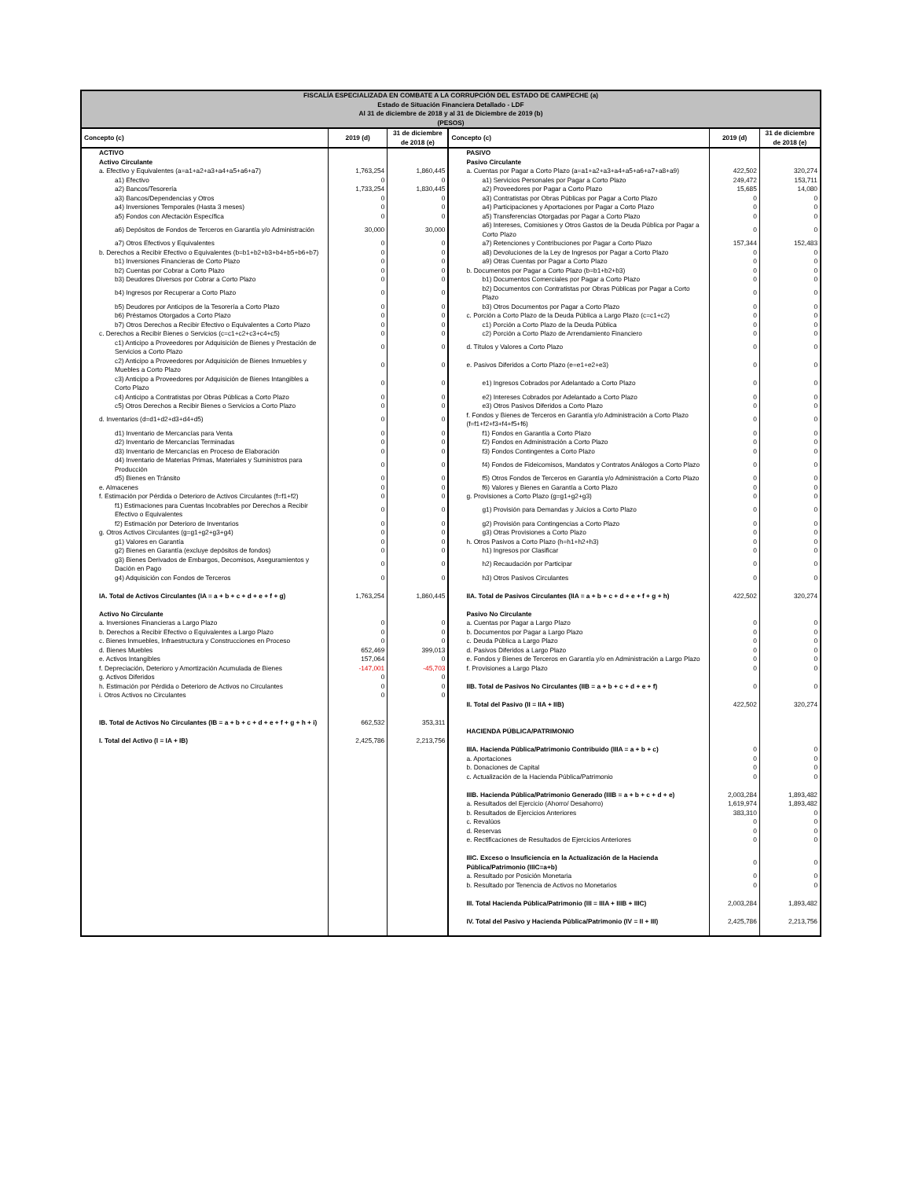| FISCALÍA ESPECIALIZADA EN COMBATE A LA CORRUPCIÓN DEL ESTADO DE CAMPECHE (a) Estado de Situación Financiera Detallado - LDF Al 31 de diciembre de 2018 y al 31 de Diciembre de 2019 (b) (PESOS) | | | | | |
| Concepto (c) | 2019 (d) | 31 de diciembre de 2018 (e) | Concepto (c) | 2019 (d) | 31 de diciembre de 2018 (e) |
| ACTIVO | | | PASIVO | | |
| Activo Circulante | | | Pasivo Circulante | | |
| a. Efectivo y Equivalentes (a=a1+a2+a3+a4+a5+a6+a7) | 1,763,254 | 1,860,445 | a. Cuentas por Pagar a Corto Plazo (a=a1+a2+a3+a4+a5+a6+a7+a8+a9) | 422,502 | 320,274 |
| a1) Efectivo | 0 | 0 | a1) Servicios Personales por Pagar a Corto Plazo | 249,472 | 153,711 |
| a2) Bancos/Tesorería | 1,733,254 | 1,830,445 | a2) Proveedores por Pagar a Corto Plazo | 15,685 | 14,080 |
| a3) Bancos/Dependencias y Otros | 0 | 0 | a3) Contratistas por Obras Públicas por Pagar a Corto Plazo | 0 | 0 |
| a4) Inversiones Temporales (Hasta 3 meses) | 0 | 0 | a4) Participaciones y Aportaciones por Pagar a Corto Plazo | 0 | 0 |
| a5) Fondos con Afectación Específica | 0 | 0 | a5) Transferencias Otorgadas por Pagar a Corto Plazo | 0 | 0 |
| a6) Depósitos de Fondos de Terceros en Garantía y/o Administración | 30,000 | 30,000 | a6) Intereses, Comisiones y Otros Gastos de la Deuda Pública por Pagar a Corto Plazo | 0 | 0 |
| a7) Otros Efectivos y Equivalentes | 0 | 0 | a7) Retenciones y Contribuciones por Pagar a Corto Plazo | 157,344 | 152,483 |
| b. Derechos a Recibir Efectivo o Equivalentes (b=b1+b2+b3+b4+b5+b6+b7) | 0 | 0 | a8) Devoluciones de la Ley de Ingresos por Pagar a Corto Plazo | 0 | 0 |
| b1) Inversiones Financieras de Corto Plazo | 0 | 0 | a9) Otras Cuentas por Pagar a Corto Plazo | 0 | 0 |
| b2) Cuentas por Cobrar a Corto Plazo | 0 | 0 | b. Documentos por Pagar a Corto Plazo (b=b1+b2+b3) | 0 | 0 |
| b3) Deudores Diversos por Cobrar a Corto Plazo | 0 | 0 | b1) Documentos Comerciales por Pagar a Corto Plazo | 0 | 0 |
| b4) Ingresos por Recuperar a Corto Plazo | 0 | 0 | b2) Documentos con Contratistas por Obras Públicas por Pagar a Corto Plazo | 0 | 0 |
| b5) Deudores por Anticipos de la Tesorería a Corto Plazo | 0 | 0 | b3) Otros Documentos por Pagar a Corto Plazo | 0 | 0 |
| b6) Préstamos Otorgados a Corto Plazo | 0 | 0 | c. Porción a Corto Plazo de la Deuda Pública a Largo Plazo (c=c1+c2) | 0 | 0 |
| b7) Otros Derechos a Recibir Efectivo o Equivalentes a Corto Plazo | 0 | 0 | c1) Porción a Corto Plazo de la Deuda Pública | 0 | 0 |
| c. Derechos a Recibir Bienes o Servicios (c=c1+c2+c3+c4+c5) | 0 | 0 | c2) Porción a Corto Plazo de Arrendamiento Financiero | 0 | 0 |
| c1) Anticipo a Proveedores por Adquisición de Bienes y Prestación de Servicios a Corto Plazo | 0 | 0 | d. Títulos y Valores a Corto Plazo | 0 | 0 |
| c2) Anticipo a Proveedores por Adquisición de Bienes Inmuebles y Muebles a Corto Plazo | 0 | 0 | e. Pasivos Diferidos a Corto Plazo (e=e1+e2+e3) | 0 | 0 |
| c3) Anticipo a Proveedores por Adquisición de Bienes Intangibles a Corto Plazo | 0 | 0 | e1) Ingresos Cobrados por Adelantado a Corto Plazo | 0 | 0 |
| c4) Anticipo a Contratistas por Obras Públicas a Corto Plazo | 0 | 0 | e2) Intereses Cobrados por Adelantado a Corto Plazo | 0 | 0 |
| c5) Otros Derechos a Recibir Bienes o Servicios a Corto Plazo | 0 | 0 | e3) Otros Pasivos Diferidos a Corto Plazo | 0 | 0 |
| d. Inventarios (d=d1+d2+d3+d4+d5) | 0 | 0 | f. Fondos y Bienes de Terceros en Garantía y/o Administración a Corto Plazo (f=f1+f2+f3+f4+f5+f6) | 0 | 0 |
| d1) Inventario de Mercancías para Venta | 0 | 0 | f1) Fondos en Garantía a Corto Plazo | 0 | 0 |
| d2) Inventario de Mercancías Terminadas | 0 | 0 | f2) Fondos en Administración a Corto Plazo | 0 | 0 |
| d3) Inventario de Mercancías en Proceso de Elaboración | 0 | 0 | f3) Fondos Contingentes a Corto Plazo | 0 | 0 |
| d4) Inventario de Materias Primas, Materiales y Suministros para Producción | 0 | 0 | f4) Fondos de Fideicomisos, Mandatos y Contratos Análogos a Corto Plazo | 0 | 0 |
| d5) Bienes en Tránsito | 0 | 0 | f5) Otros Fondos de Terceros en Garantía y/o Administración a Corto Plazo | 0 | 0 |
| e. Almacenes | 0 | 0 | f6) Valores y Bienes en Garantía a Corto Plazo | 0 | 0 |
| f. Estimación por Pérdida o Deterioro de Activos Circulantes (f=f1+f2) | 0 | 0 | g. Provisiones a Corto Plazo (g=g1+g2+g3) | 0 | 0 |
| f1) Estimaciones para Cuentas Incobrables por Derechos a Recibir Efectivo o Equivalentes | 0 | 0 | g1) Provisión para Demandas y Juicios a Corto Plazo | 0 | 0 |
| f2) Estimación por Deterioro de Inventarios | 0 | 0 | g2) Provisión para Contingencias a Corto Plazo | 0 | 0 |
| g. Otros Activos Circulantes (g=g1+g2+g3+g4) | 0 | 0 | g3) Otras Provisiones a Corto Plazo | 0 | 0 |
| g1) Valores en Garantía | 0 | 0 | h. Otros Pasivos a Corto Plazo (h=h1+h2+h3) | 0 | 0 |
| g2) Bienes en Garantía (excluye depósitos de fondos) | 0 | 0 | h1) Ingresos por Clasificar | 0 | 0 |
| g3) Bienes Derivados de Embargos, Decomisos, Aseguramientos y Dación en Pago | 0 | 0 | h2) Recaudación por Participar | 0 | 0 |
| g4) Adquisición con Fondos de Terceros | 0 | 0 | h3) Otros Pasivos Circulantes | 0 | 0 |
| IA. Total de Activos Circulantes (IA = a + b + c + d + e + f + g) | 1,763,254 | 1,860,445 | IIA. Total de Pasivos Circulantes (IIA = a + b + c + d + e + f + g + h) | 422,502 | 320,274 |
| Activo No Circulante | | | Pasivo No Circulante | | |
| a. Inversiones Financieras a Largo Plazo | 0 | 0 | a. Cuentas por Pagar a Largo Plazo | 0 | 0 |
| b. Derechos a Recibir Efectivo o Equivalentes a Largo Plazo | 0 | 0 | b. Documentos por Pagar a Largo Plazo | 0 | 0 |
| c. Bienes Inmuebles, Infraestructura y Construcciones en Proceso | 0 | 0 | c. Deuda Pública a Largo Plazo | 0 | 0 |
| d. Bienes Muebles | 652,469 | 399,013 | d. Pasivos Diferidos a Largo Plazo | 0 | 0 |
| e. Activos Intangibles | 157,064 | 0 | e. Fondos y Bienes de Terceros en Garantía y/o en Administración a Largo Plazo | 0 | 0 |
| f. Depreciación, Deterioro y Amortización Acumulada de Bienes | -147,001 | -45,703 | f. Provisiones a Largo Plazo | 0 | 0 |
| g. Activos Diferidos | 0 | 0 | | | |
| h. Estimación por Pérdida o Deterioro de Activos no Circulantes | 0 | 0 | IIB. Total de Pasivos No Circulantes (IIB = a + b + c + d + e + f) | 0 | 0 |
| i. Otros Activos no Circulantes | 0 | 0 | | | |
| | | | II. Total del Pasivo (II = IIA + IIB) | 422,502 | 320,274 |
| IB. Total de Activos No Circulantes (IB = a + b + c + d + e + f + g + h + i) | 662,532 | 353,311 | | | |
| | | | HACIENDA PÚBLICA/PATRIMONIO | | |
| I. Total del Activo (I = IA + IB) | 2,425,786 | 2,213,756 | | | |
| | | | IIIA. Hacienda Pública/Patrimonio Contribuido (IIIA = a + b + c) | 0 | 0 |
| | | | a. Aportaciones | 0 | 0 |
| | | | b. Donaciones de Capital | 0 | 0 |
| | | | c. Actualización de la Hacienda Pública/Patrimonio | 0 | 0 |
| | | | IIIB. Hacienda Pública/Patrimonio Generado (IIIB = a + b + c + d + e) | 2,003,284 | 1,893,482 |
| | | | a. Resultados del Ejercicio (Ahorro/ Desahorro) | 1,619,974 | 1,893,482 |
| | | | b. Resultados de Ejercicios Anteriores | 383,310 | 0 |
| | | | c. Revalúos | 0 | 0 |
| | | | d. Reservas | 0 | 0 |
| | | | e. Rectificaciones de Resultados de Ejercicios Anteriores | 0 | 0 |
| | | | IIIC. Exceso o Insuficiencia en la Actualización de la Hacienda Pública/Patrimonio (IIIC=a+b) | 0 | 0 |
| | | | a. Resultado por Posición Monetaria | 0 | 0 |
| | | | b. Resultado por Tenencia de Activos no Monetarios | 0 | 0 |
| | | | III. Total Hacienda Pública/Patrimonio (III = IIIA + IIIB + IIIC) | 2,003,284 | 1,893,482 |
| | | | IV. Total del Pasivo y Hacienda Pública/Patrimonio (IV = II + III) | 2,425,786 | 2,213,756 |